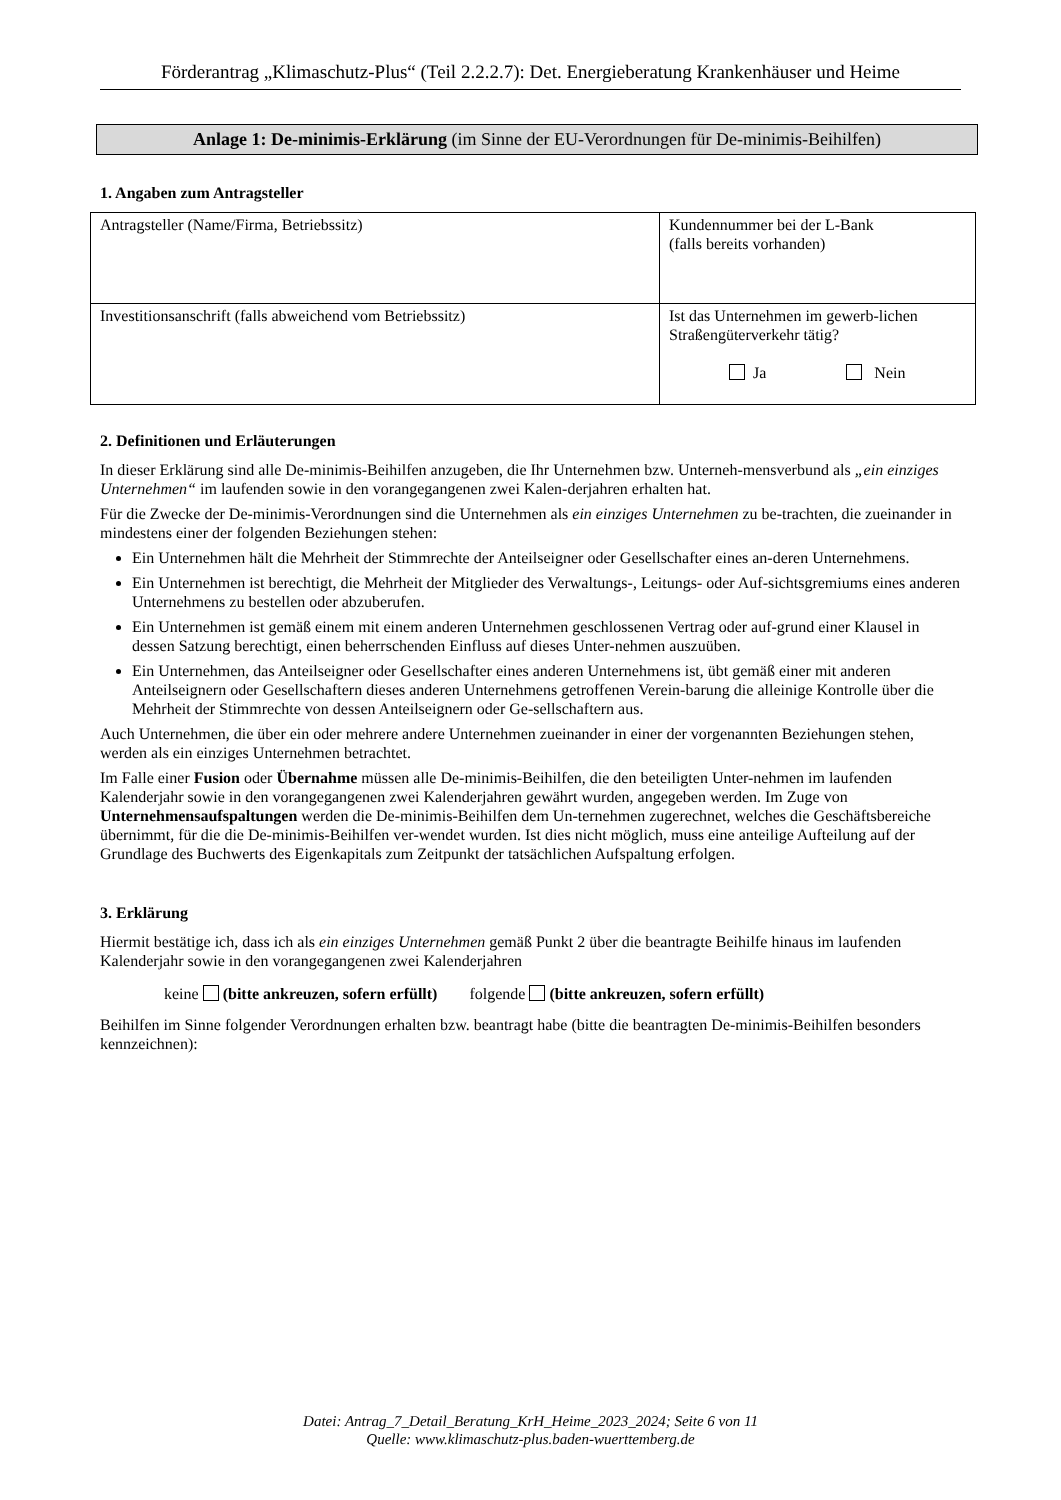Förderantrag „Klimaschutz-Plus“ (Teil 2.2.2.7): Det. Energieberatung Krankenhäuser und Heime
Anlage 1: De-minimis-Erklärung (im Sinne der EU-Verordnungen für De-minimis-Beihilfen)
1. Angaben zum Antragsteller
| Antragsteller (Name/Firma, Betriebssitz) | Kundennummer bei der L-Bank (falls bereits vorhanden) |
| Investitionsanschrift (falls abweichend vom Betriebssitz) | Ist das Unternehmen im gewerb-lichen Straßengüterverkehr tätig? Ja Nein |
2. Definitionen und Erläuterungen
In dieser Erklärung sind alle De-minimis-Beihilfen anzugeben, die Ihr Unternehmen bzw. Unterneh-mensverbund als „ein einziges Unternehmen“ im laufenden sowie in den vorangegangenen zwei Kalen-derjahren erhalten hat.
Für die Zwecke der De-minimis-Verordnungen sind die Unternehmen als ein einziges Unternehmen zu be-trachten, die zueinander in mindestens einer der folgenden Beziehungen stehen:
Ein Unternehmen hält die Mehrheit der Stimmrechte der Anteilseigner oder Gesellschafter eines an-deren Unternehmens.
Ein Unternehmen ist berechtigt, die Mehrheit der Mitglieder des Verwaltungs-, Leitungs- oder Auf-sichtsgremiums eines anderen Unternehmens zu bestellen oder abzuberufen.
Ein Unternehmen ist gemäß einem mit einem anderen Unternehmen geschlossenen Vertrag oder auf-grund einer Klausel in dessen Satzung berechtigt, einen beherrschenden Einfluss auf dieses Unter-nehmen auszuüben.
Ein Unternehmen, das Anteilseigner oder Gesellschafter eines anderen Unternehmens ist, übt gemäß einer mit anderen Anteilseignern oder Gesellschaftern dieses anderen Unternehmens getroffenen Verein-barung die alleinige Kontrolle über die Mehrheit der Stimmrechte von dessen Anteilseignern oder Ge-sellschaftern aus.
Auch Unternehmen, die über ein oder mehrere andere Unternehmen zueinander in einer der vorgenannten Beziehungen stehen, werden als ein einziges Unternehmen betrachtet.
Im Falle einer Fusion oder Übernahme müssen alle De-minimis-Beihilfen, die den beteiligten Unter-nehmen im laufenden Kalenderjahr sowie in den vorangegangenen zwei Kalenderjahren gewährt wurden, angegeben werden. Im Zuge von Unternehmensaufspaltungen werden die De-minimis-Beihilfen dem Un-ternehmen zugerechnet, welches die Geschäftsbereiche übernimmt, für die die De-minimis-Beihilfen ver-wendet wurden. Ist dies nicht möglich, muss eine anteilige Aufteilung auf der Grundlage des Buchwerts des Eigenkapitals zum Zeitpunkt der tatsächlichen Aufspaltung erfolgen.
3. Erklärung
Hiermit bestätige ich, dass ich als ein einziges Unternehmen gemäß Punkt 2 über die beantragte Beihilfe hinaus im laufenden Kalenderjahr sowie in den vorangegangenen zwei Kalenderjahren
keine (bitte ankreuzen, sofern erfüllt) folgende (bitte ankreuzen, sofern erfüllt)
Beihilfen im Sinne folgender Verordnungen erhalten bzw. beantragt habe (bitte die beantragten De-minimis-Beihilfen besonders kennzeichnen):
Datei: Antrag_7_Detail_Beratung_KrH_Heime_2023_2024; Seite 6 von 11
Quelle: www.klimaschutz-plus.baden-wuerttemberg.de